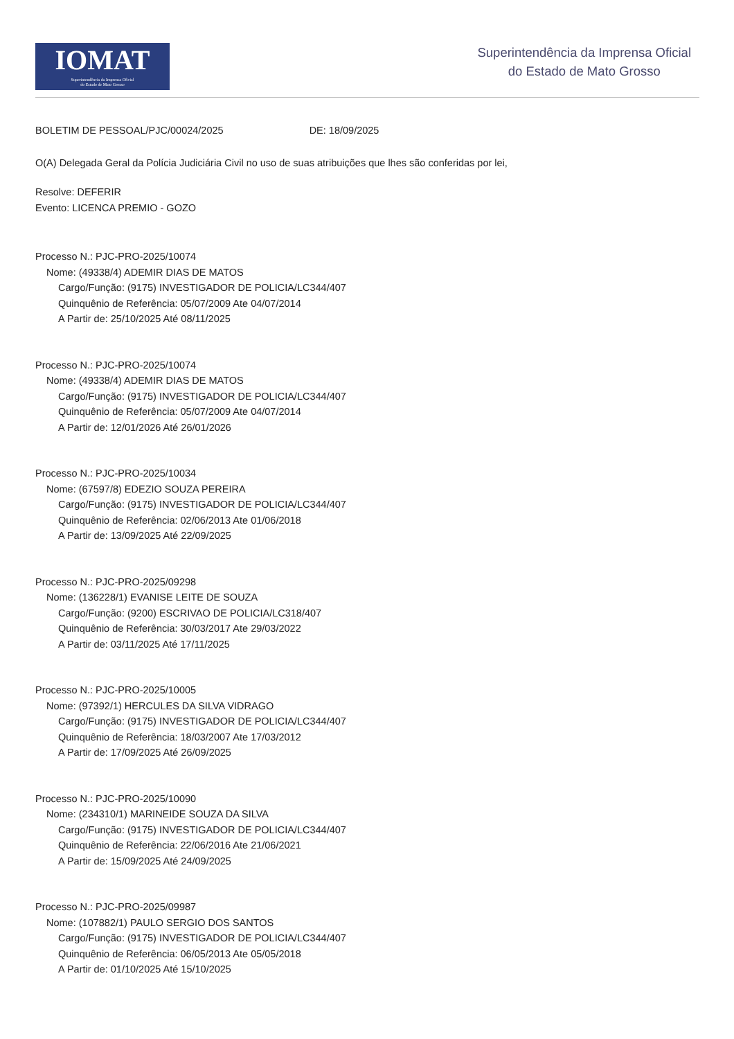IOMAT
Superintendência da Imprensa Oficial
do Estado de Mato Grosso
Superintendência da Imprensa Oficial
do Estado de Mato Grosso
BOLETIM DE PESSOAL/PJC/00024/2025 DE: 18/09/2025
O(A) Delegada Geral da Polícia Judiciária Civil no uso de suas atribuições que lhes são conferidas por lei,
Resolve: DEFERIR
Evento: LICENCA PREMIO - GOZO
Processo N.: PJC-PRO-2025/10074
Nome: (49338/4) ADEMIR DIAS DE MATOS
Cargo/Função: (9175) INVESTIGADOR DE POLICIA/LC344/407
Quinquênio de Referência: 05/07/2009 Ate 04/07/2014
A Partir de: 25/10/2025 Até 08/11/2025
Processo N.: PJC-PRO-2025/10074
Nome: (49338/4) ADEMIR DIAS DE MATOS
Cargo/Função: (9175) INVESTIGADOR DE POLICIA/LC344/407
Quinquênio de Referência: 05/07/2009 Ate 04/07/2014
A Partir de: 12/01/2026 Até 26/01/2026
Processo N.: PJC-PRO-2025/10034
Nome: (67597/8) EDEZIO SOUZA PEREIRA
Cargo/Função: (9175) INVESTIGADOR DE POLICIA/LC344/407
Quinquênio de Referência: 02/06/2013 Ate 01/06/2018
A Partir de: 13/09/2025 Até 22/09/2025
Processo N.: PJC-PRO-2025/09298
Nome: (136228/1) EVANISE LEITE DE SOUZA
Cargo/Função: (9200) ESCRIVAO DE POLICIA/LC318/407
Quinquênio de Referência: 30/03/2017 Ate 29/03/2022
A Partir de: 03/11/2025 Até 17/11/2025
Processo N.: PJC-PRO-2025/10005
Nome: (97392/1) HERCULES DA SILVA VIDRAGO
Cargo/Função: (9175) INVESTIGADOR DE POLICIA/LC344/407
Quinquênio de Referência: 18/03/2007 Ate 17/03/2012
A Partir de: 17/09/2025 Até 26/09/2025
Processo N.: PJC-PRO-2025/10090
Nome: (234310/1) MARINEIDE SOUZA DA SILVA
Cargo/Função: (9175) INVESTIGADOR DE POLICIA/LC344/407
Quinquênio de Referência: 22/06/2016 Ate 21/06/2021
A Partir de: 15/09/2025 Até 24/09/2025
Processo N.: PJC-PRO-2025/09987
Nome: (107882/1) PAULO SERGIO DOS SANTOS
Cargo/Função: (9175) INVESTIGADOR DE POLICIA/LC344/407
Quinquênio de Referência: 06/05/2013 Ate 05/05/2018
A Partir de: 01/10/2025 Até 15/10/2025